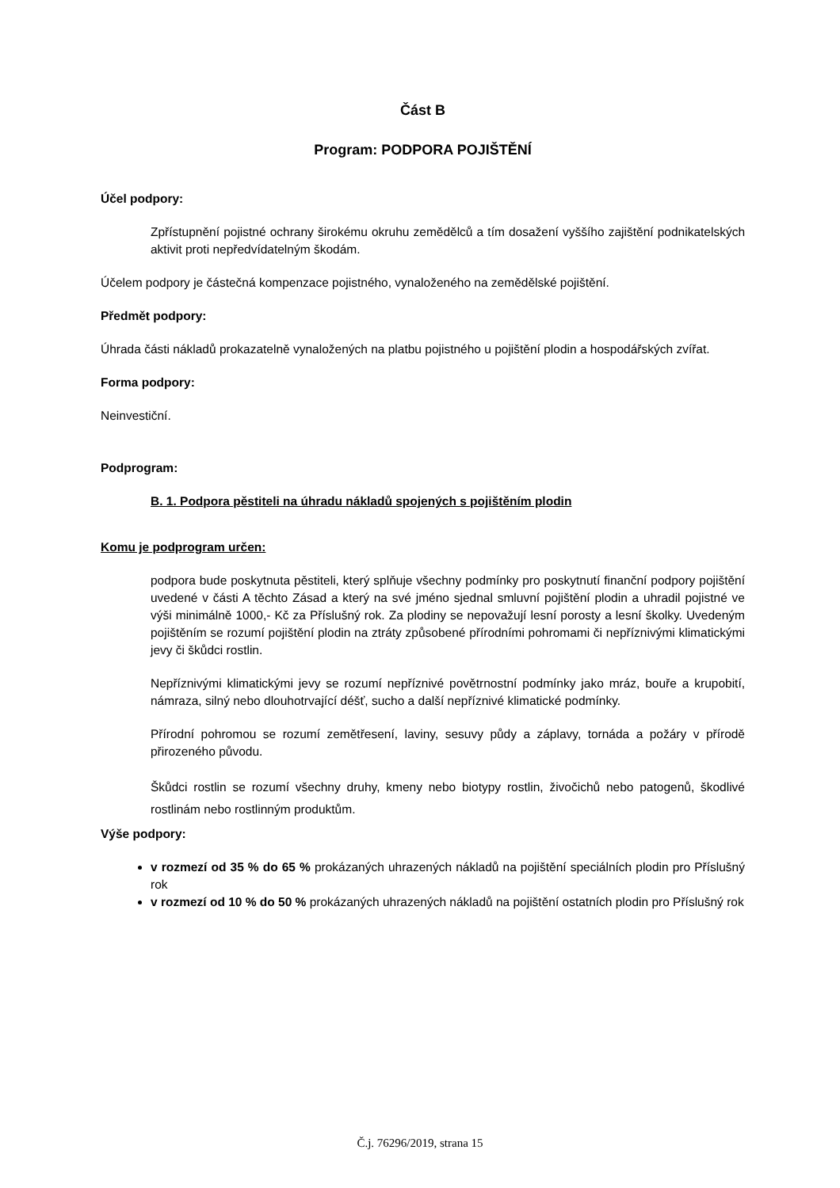Část B
Program: PODPORA POJIŠTĚNÍ
Účel podpory:
Zpřístupnění pojistné ochrany širokému okruhu zemědělců a tím dosažení vyššího zajištění podnikatelských aktivit proti nepředvídatelným škodám.
Účelem podpory je částečná kompenzace pojistného, vynaloženého na zemědělské pojištění.
Předmět podpory:
Úhrada části nákladů prokazatelně vynaložených na platbu pojistného u pojištění plodin a hospodářských zvířat.
Forma podpory:
Neinvestiční.
Podprogram:
B. 1. Podpora pěstiteli na úhradu nákladů spojených s pojištěním plodin
Komu je podprogram určen:
podpora bude poskytnuta pěstiteli, který splňuje všechny podmínky pro poskytnutí finanční podpory pojištění uvedené v části A těchto Zásad a který na své jméno sjednal smluvní pojištění plodin a uhradil pojistné ve výši minimálně 1000,- Kč za Příslušný rok. Za plodiny se nepovažují lesní porosty a lesní školky. Uvedeným pojištěním se rozumí pojištění plodin na ztráty způsobené přírodními pohromami či nepříznivými klimatickými jevy či škůdci rostlin.
Nepříznivými klimatickými jevy se rozumí nepříznivé povětrnostní podmínky jako mráz, bouře a krupobití, námraza, silný nebo dlouhotrvající déšť, sucho a další nepříznivé klimatické podmínky.
Přírodní pohromou se rozumí zemětřesení, laviny, sesuvy půdy a záplavy, tornáda a požáry v přírodě přirozeného původu.
Škůdci rostlin se rozumí všechny druhy, kmeny nebo biotypy rostlin, živočichů nebo patogenů, škodlivé rostlinám nebo rostlinným produktům.
Výše podpory:
v rozmezí od 35 % do 65 % prokázaných uhrazených nákladů na pojištění speciálních plodin pro Příslušný rok
v rozmezí od 10 % do 50 % prokázaných uhrazených nákladů na pojištění ostatních plodin pro Příslušný rok
Č.j. 76296/2019, strana 15